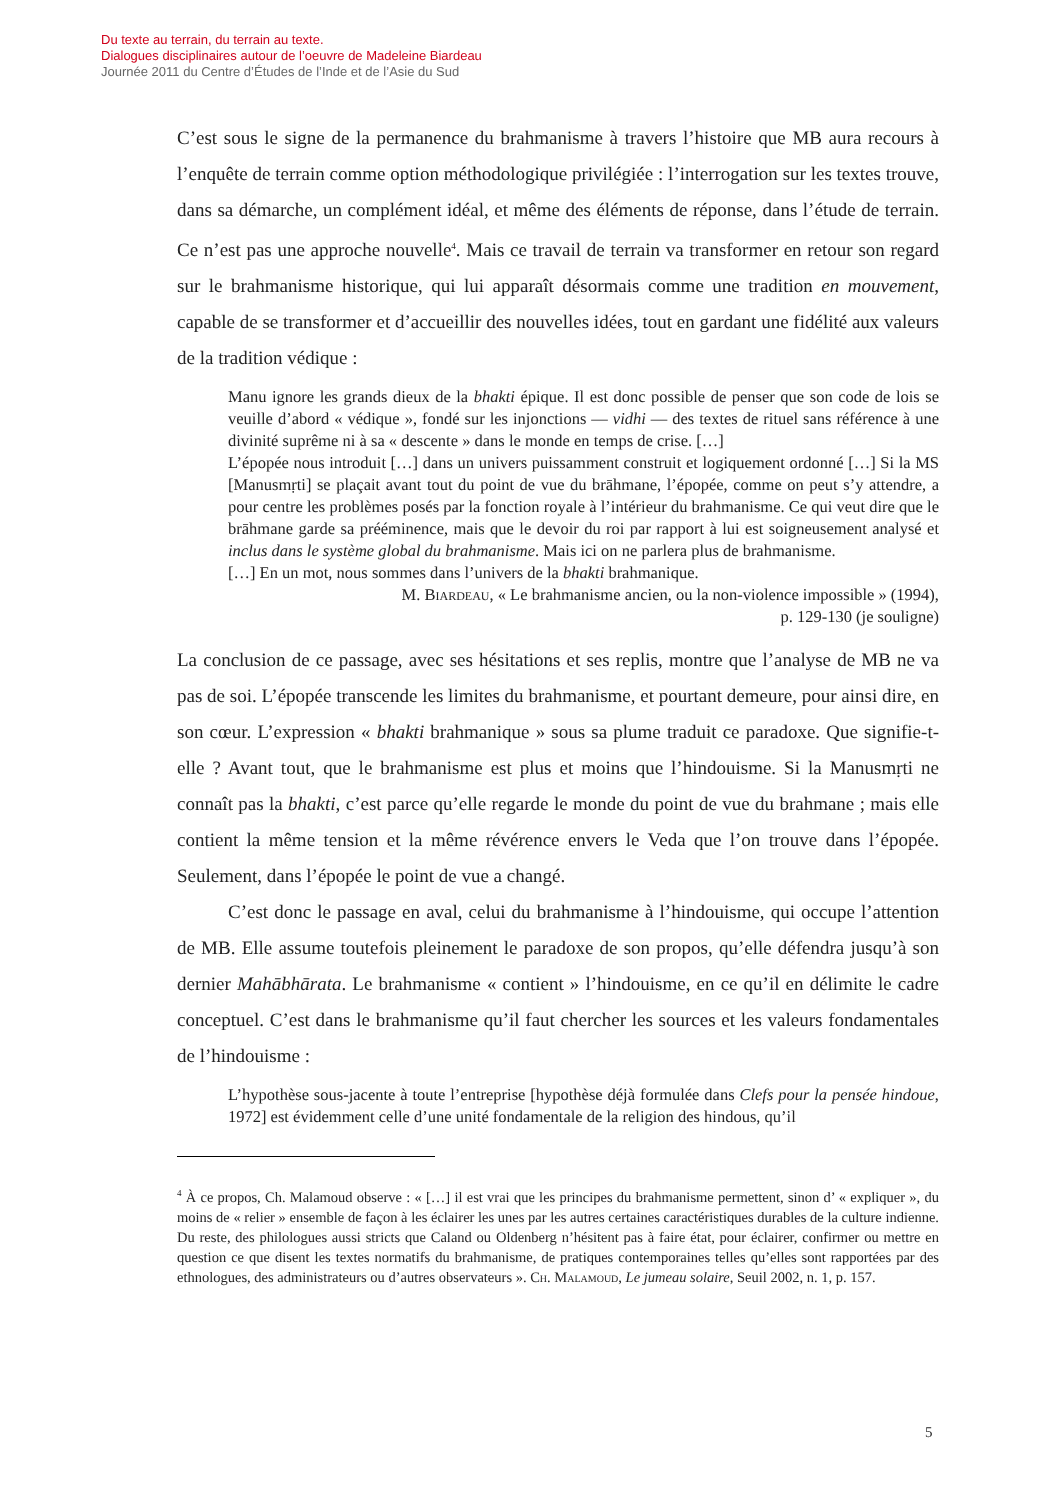Du texte au terrain, du terrain au texte.
Dialogues disciplinaires autour de l’oeuvre de Madeleine Biardeau
Journée 2011 du Centre d’Études de l’Inde et de l’Asie du Sud
C’est sous le signe de la permanence du brahmanisme à travers l’histoire que MB aura recours à l’enquête de terrain comme option méthodologique privilégiée : l’interrogation sur les textes trouve, dans sa démarche, un complément idéal, et même des éléments de réponse, dans l’étude de terrain. Ce n’est pas une approche nouvelle<sup>4</sup>. Mais ce travail de terrain va transformer en retour son regard sur le brahmanisme historique, qui lui apparaît désormais comme une tradition en mouvement, capable de se transformer et d’accueillir des nouvelles idées, tout en gardant une fidélité aux valeurs de la tradition védique :
Manu ignore les grands dieux de la bhakti épique. Il est donc possible de penser que son code de lois se veuille d’abord « védique », fondé sur les injonctions — vidhi — des textes de rituel sans référence à une divinité suprême ni à sa « descente » dans le monde en temps de crise. […]
L’épopée nous introduit […] dans un univers puissamment construit et logiquement ordonné […] Si la MS [Manusmṛti] se plaçait avant tout du point de vue du brāhmane, l’épopée, comme on peut s’y attendre, a pour centre les problèmes posés par la fonction royale à l’intérieur du brahmanisme. Ce qui veut dire que le brāhmane garde sa prééminence, mais que le devoir du roi par rapport à lui est soigneusement analysé et inclus dans le système global du brahmanisme. Mais ici on ne parlera plus de brahmanisme.
[…] En un mot, nous sommes dans l’univers de la bhakti brahmanique.
M. Biardeau, « Le brahmanisme ancien, ou la non-violence impossible » (1994),
p. 129-130 (je souligne)
La conclusion de ce passage, avec ses hésitations et ses replis, montre que l’analyse de MB ne va pas de soi. L’épopée transcende les limites du brahmanisme, et pourtant demeure, pour ainsi dire, en son cœur. L’expression « bhakti brahmanique » sous sa plume traduit ce paradoxe. Que signifie-t-elle ? Avant tout, que le brahmanisme est plus et moins que l’hindouisme. Si la Manusmṛti ne connaît pas la bhakti, c’est parce qu’elle regarde le monde du point de vue du brahmane ; mais elle contient la même tension et la même révérence envers le Veda que l’on trouve dans l’épopée. Seulement, dans l’épopée le point de vue a changé.
C’est donc le passage en aval, celui du brahmanisme à l’hindouisme, qui occupe l’attention de MB. Elle assume toutefois pleinement le paradoxe de son propos, qu’elle défendra jusqu’à son dernier Mahābhārata. Le brahmanisme « contient » l’hindouisme, en ce qu’il en délimite le cadre conceptuel. C’est dans le brahmanisme qu’il faut chercher les sources et les valeurs fondamentales de l’hindouisme :
L’hypothèse sous-jacente à toute l’entreprise [hypothèse déjà formulée dans Clefs pour la pensée hindoue, 1972] est évidemment celle d’une unité fondamentale de la religion des hindous, qu’il
<sup>4</sup> À ce propos, Ch. Malamoud observe : « […] il est vrai que les principes du brahmanisme permettent, sinon d’ « expliquer », du moins de « relier » ensemble de façon à les éclairer les unes par les autres certaines caractéristiques durables de la culture indienne. Du reste, des philologues aussi stricts que Caland ou Oldenberg n’hésitent pas à faire état, pour éclairer, confirmer ou mettre en question ce que disent les textes normatifs du brahmanisme, de pratiques contemporaines telles qu’elles sont rapportées par des ethnologues, des administrateurs ou d’autres observateurs ». Ch. Malamoud, Le jumeau solaire, Seuil 2002, n. 1, p. 157.
5